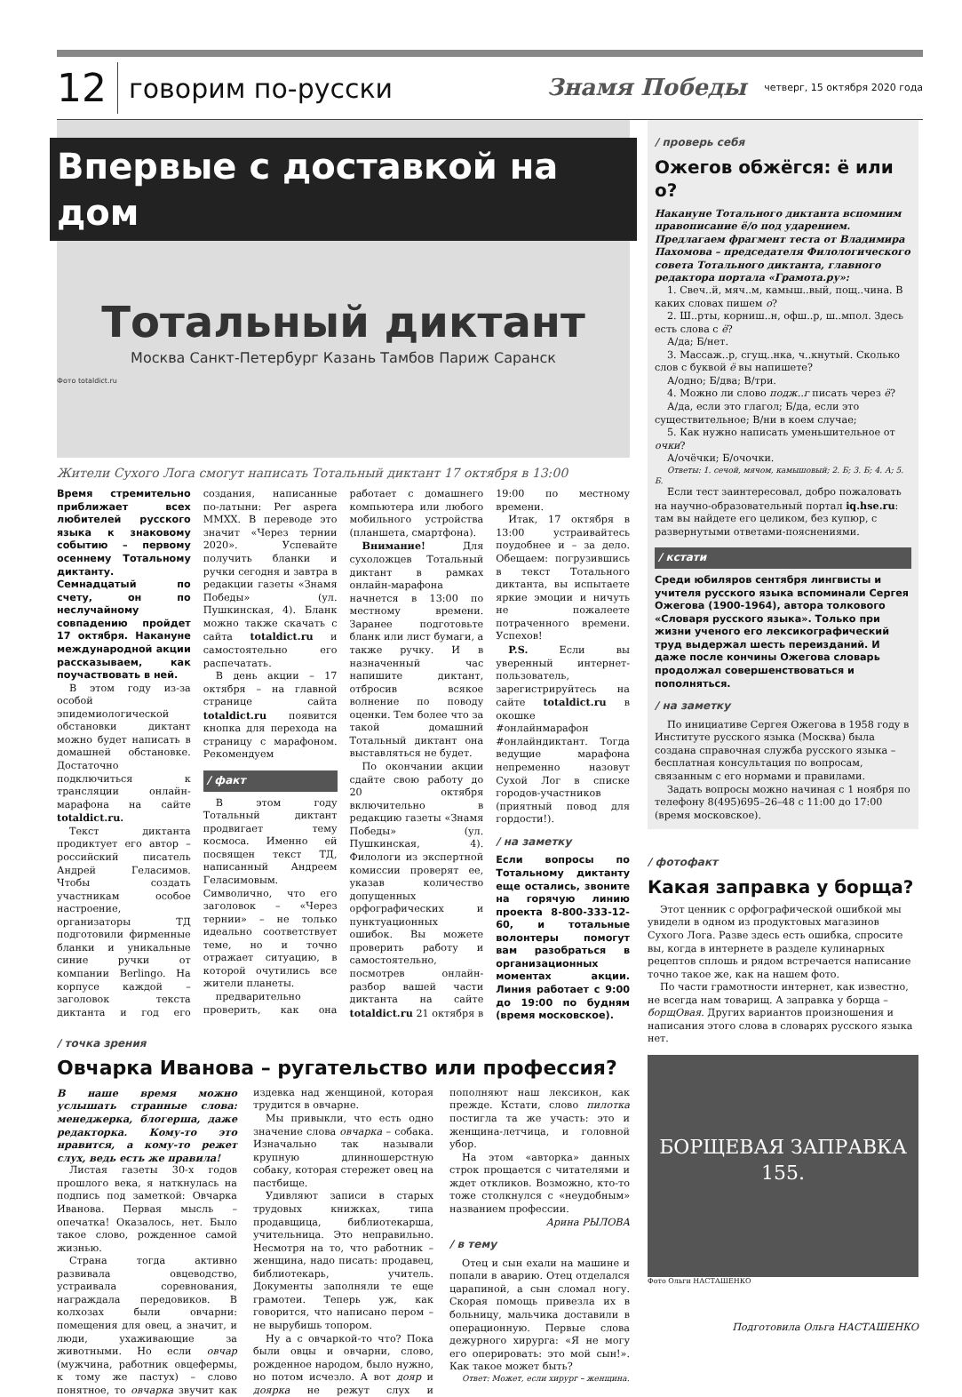12 говорим по-русски Знамя Победы четверг, 15 октября 2020 года
Впервые с доставкой на дом
Тотальный диктант
Москва Санкт-Петербург Казань Тамбов Париж Саранск
Фото totaldict.ru
Жители Сухого Лога смогут написать Тотальный диктант 17 октября в 13:00
Время стремительно приближает всех любителей русского языка к знаковому событию – первому осеннему Тотальному диктанту. Семнадцатый по счету, он по неслучайному совпадению пройдет 17 октября. Накануне международной акции рассказываем, как поучаствовать в ней.
В этом году из-за особой эпидемиологической обстановки диктант можно будет написать в домашней обстановке. Достаточно подключиться к трансляции онлайн-марафона на сайте totaldict.ru.
Текст диктанта продиктует его автор – российский писатель Андрей Геласимов. Чтобы создать участникам особое настроение, организаторы ТД подготовили фирменные бланки и уникальные синие ручки от компании Berlingo. На корпусе каждой – заголовок текста диктанта и год его создания, написанные по-латыни: Per aspera MMXX. В переводе это значит «Через тернии 2020». Успевайте получить бланки и ручки сегодня и завтра в редакции газеты «Знамя Победы» (ул. Пушкинская, 4). Бланк можно также скачать с сайта totaldict.ru и самостоятельно его распечатать.
В день акции – 17 октября – на главной странице сайта totaldict.ru появится кнопка для перехода на страницу с марафоном. Рекомендуем
/ факт
В этом году Тотальный диктант продвигает тему космоса. Именно ей посвящен текст ТД, написанный Андреем Геласимовым. Символично, что его заголовок – «Через тернии» – не только идеально соответствует теме, но и точно отражает ситуацию, в которой очутились все жители планеты.
предварительно проверить, как она работает с домашнего компьютера или любого мобильного устройства (планшета, смартфона).
Внимание! Для сухоложцев Тотальный диктант в рамках онлайн-марафона начнется в 13:00 по местному времени. Заранее подготовьте бланк или лист бумаги, а также ручку. И в назначенный час напишите диктант, отбросив всякое волнение по поводу оценки. Тем более что за такой домашний Тотальный диктант она выставляться не будет.
По окончании акции сдайте свою работу до 20 октября включительно в редакцию газеты «Знамя Победы» (ул. Пушкинская, 4). Филологи из экспертной комиссии проверят ее, указав количество допущенных орфографических и пунктуационных ошибок. Вы можете проверить работу и самостоятельно, посмотрев онлайн-разбор вашей части диктанта на сайте totaldict.ru 21 октября в 19:00 по местному времени.
Итак, 17 октября в 13:00 устраивайтесь поудобнее и – за дело. Обещаем: погрузившись в текст Тотального диктанта, вы испытаете яркие эмоции и ничуть не пожалеете потраченного времени. Успехов!
P.S. Если вы уверенный интернет-пользователь, зарегистрируйтесь на сайте totaldict.ru в окошке #онлайнмарафон #онлайндиктант. Тогда ведущие марафона непременно назовут Сухой Лог в списке городов-участников (приятный повод для гордости!).
/ на заметку
Если вопросы по Тотальному диктанту еще остались, звоните на горячую линию проекта 8-800-333-12-60, и тотальные волонтеры помогут вам разобраться в организационных моментах акции. Линия работает с 9:00 до 19:00 по будням (время московское).
/ точка зрения
Овчарка Иванова – ругательство или профессия?
В наше время можно услышать странные слова: менеджерка, блогерша, даже редакторка. Кому-то это нравится, а кому-то режет слух, ведь есть же правила!
Листая газеты 30-х годов прошлого века, я наткнулась на подпись под заметкой: Овчарка Иванова. Первая мысль – опечатка! Оказалось, нет. Было такое слово, рожденное самой жизнью.
Страна тогда активно развивала овцеводство, устраивала соревнования, награждала передовиков. В колхозах были овчарни: помещения для овец, а значит, и люди, ухаживающие за животными. Но если овчар (мужчина, работник овцефермы, к тому же пастух) – слово понятное, то овчарка звучит как издевка над женщиной, которая трудится в овчарне.
Мы привыкли, что есть одно значение слова овчарка – собака. Изначально так называли крупную длинношерстную собаку, которая стережет овец на пастбище.
Удивляют записи в старых трудовых книжках, типа продавщица, библиотекарша, учительница. Это неправильно. Несмотря на то, что работник – женщина, надо писать: продавец, библиотекарь, учитель. Документы заполняли те еще грамотеи. Теперь уж, как говорится, что написано пером – не вырубишь топором.
Ну а с овчаркой-то что? Пока были овцы и овчарни, слово, рожденное народом, было нужно, но потом исчезло. А вот дояр и доярка не режут слух и пополняют наш лексикон, как прежде. Кстати, слово пилотка постигла та же участь: это и женщина-летчица, и головной убор.
На этом «авторка» данных строк прощается с читателями и ждет откликов. Возможно, кто-то тоже столкнулся с «неудобным» названием профессии.
Арина РЫЛОВА
/ в тему
Отец и сын ехали на машине и попали в аварию. Отец отделался царапиной, а сын сломал ногу. Скорая помощь привезла их в больницу, мальчика доставили в операционную. Первые слова дежурного хирурга: «Я не могу его оперировать: это мой сын!». Как такое может быть?
Ответ: Может, если хирург – женщина.
/ проверь себя
Ожегов обжёгся: ё или о?
Накануне Тотального диктанта вспомним правописание ё/о под ударением. Предлагаем фрагмент теста от Владимира Пахомова – председателя Филологического совета Тотального диктанта, главного редактора портала «Грамота.ру»:
1. Свеч..й, мяч..м, камыш..вый, пощ..чина. В каких словах пишем о?
2. Ш..рты, корниш..н, офш..р, ш..мпол. Здесь есть слова с ё?
А/да; Б/нет.
3. Массаж..р, сгущ..нка, ч..кнутый. Сколько слов с буквой ё вы напишете?
А/одно; Б/два; В/три.
4. Можно ли слово подж..г писать через ё?
А/да, если это глагол; Б/да, если это существительное; В/ни в коем случае;
5. Как нужно написать уменьшительное от очки?
А/очёчки; Б/очочки.
Ответы: 1. сечой, мячом, камышовый; 2. Б; 3. Б; 4. А; 5. Б.
Если тест заинтересовал, добро пожаловать на научно-образовательный портал iq.hse.ru: там вы найдете его целиком, без купюр, с развернутыми ответами-пояснениями.
/ кстати
Среди юбиляров сентября лингвисты и учителя русского языка вспоминали Сергея Ожегова (1900-1964), автора толкового «Словаря русского языка». Только при жизни ученого его лексикографический труд выдержал шесть переизданий. И даже после кончины Ожегова словарь продолжал совершенствоваться и пополняться.
/ на заметку
По инициативе Сергея Ожегова в 1958 году в Институте русского языка (Москва) была создана справочная служба русского языка – бесплатная консультация по вопросам, связанным с его нормами и правилами.
Задать вопросы можно начиная с 1 ноября по телефону 8(495)695–26–48 с 11:00 до 17:00 (время московское).
/ фотофакт
Какая заправка у борща?
Этот ценник с орфографической ошибкой мы увидели в одном из продуктовых магазинов Сухого Лога. Разве здесь есть ошибка, спросите вы, когда в интернете в разделе кулинарных рецептов сплошь и рядом встречается написание точно такое же, как на нашем фото.
По части грамотности интернет, как известно, не всегда нам товарищ. А заправка у борща – борщОвая. Других вариантов произношения и написания этого слова в словарях русского языка нет.
БОРЩЕВАЯ ЗАПРАВКА 155.
Фото Ольги НАСТАШЕНКО
Подготовила Ольга НАСТАШЕНКО